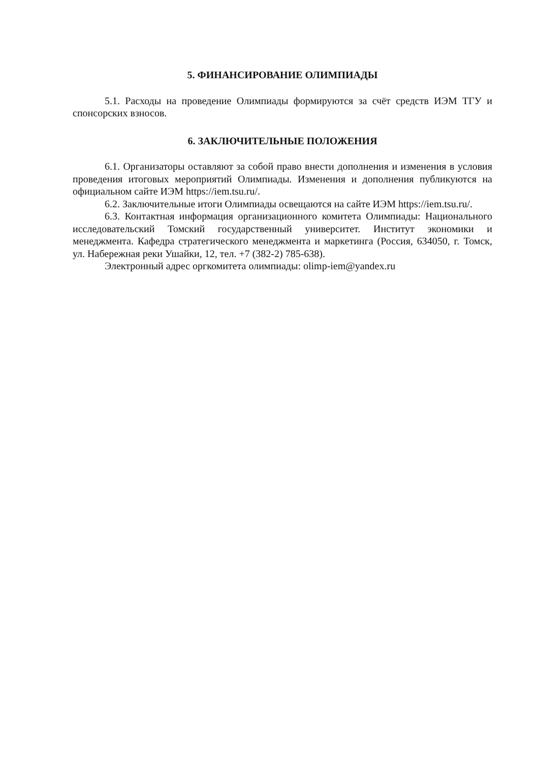5. ФИНАНСИРОВАНИЕ ОЛИМПИАДЫ
5.1. Расходы на проведение Олимпиады формируются за счёт средств ИЭМ ТГУ и спонсорских взносов.
6. ЗАКЛЮЧИТЕЛЬНЫЕ ПОЛОЖЕНИЯ
6.1. Организаторы оставляют за собой право внести дополнения и изменения в условия проведения итоговых мероприятий Олимпиады. Изменения и дополнения публикуются на официальном сайте ИЭМ https://iem.tsu.ru/.
6.2. Заключительные итоги Олимпиады освещаются на сайте ИЭМ https://iem.tsu.ru/.
6.3. Контактная информация организационного комитета Олимпиады: Национального исследовательский Томский государственный университет. Институт экономики и менеджмента. Кафедра стратегического менеджмента и маркетинга (Россия, 634050, г. Томск, ул. Набережная реки Ушайки, 12, тел. +7 (382-2) 785-638).
Электронный адрес оргкомитета олимпиады: olimp-iem@yandex.ru